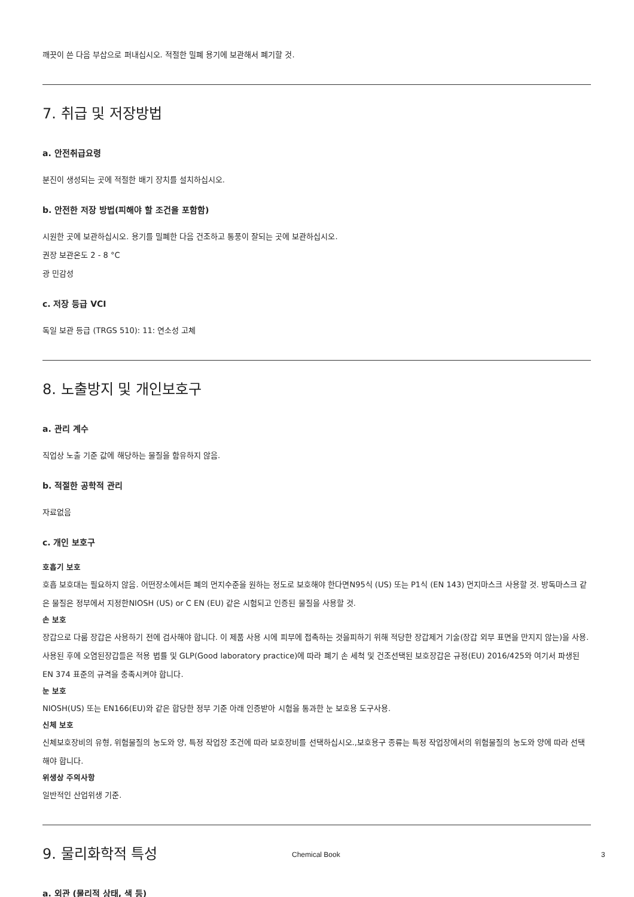깨끗이 쓴 다음 부삽으로 퍼내십시오. 적절한 밀폐 용기에 보관해서 폐기할 것.
7. 취급 및 저장방법
a. 안전취급요령
분진이 생성되는 곳에 적절한 배기 장치를 설치하십시오.
b. 안전한 저장 방법(피해야 할 조건을 포함함)
시원한 곳에 보관하십시오. 용기를 밀폐한 다음 건조하고 통풍이 잘되는 곳에 보관하십시오.
권장 보관온도 2 - 8 °C
광 민감성
c. 저장 등급 VCI
독일 보관 등급 (TRGS 510): 11: 연소성 고체
8. 노출방지 및 개인보호구
a. 관리 계수
직업상 노출 기준 값에 해당하는 물질을 함유하지 않음.
b. 적절한 공학적 관리
자료없음
c. 개인 보호구
호흡기 보호
호흡 보호대는 필요하지 않음. 어떤장소에서든 폐의 먼지수준을 원하는 정도로 보호해야 한다면N95식 (US) 또는 P1식 (EN 143) 먼지마스크 사용할 것. 방독마스크 같은 물질은 정부에서 지정한NIOSH (US) or C EN (EU) 같은 시험되고 인증된 물질을 사용할 것.
손 보호
장갑으로 다룸 장갑은 사용하기 전에 검사해야 합니다. 이 제품 사용 시에 피부에 접촉하는 것을피하기 위해 적당한 장갑제거 기술(장갑 외부 표면을 만지지 않는)을 사용. 사용된 후에 오염된장갑들은 적용 법률 및 GLP(Good laboratory practice)에 따라 폐기 손 세척 및 건조선택된 보호장갑은 규정(EU) 2016/425와 여기서 파생된 EN 374 표준의 규격을 충족시켜야 합니다.
눈 보호
NIOSH(US) 또는 EN166(EU)와 같은 합당한 정부 기준 아래 인증받아 시험을 통과한 눈 보호용 도구사용.
신체 보호
신체보호장비의 유형, 위험물질의 농도와 양, 특정 작업장 조건에 따라 보호장비를 선택하십시오.,보호용구 종류는 특정 작업장에서의 위험물질의 농도와 양에 따라 선택해야 합니다.
위생상 주의사항
일반적인 산업위생 기준.
9. 물리화학적 특성
a. 외관 (물리적 상태, 색 등)
Chemical Book 3